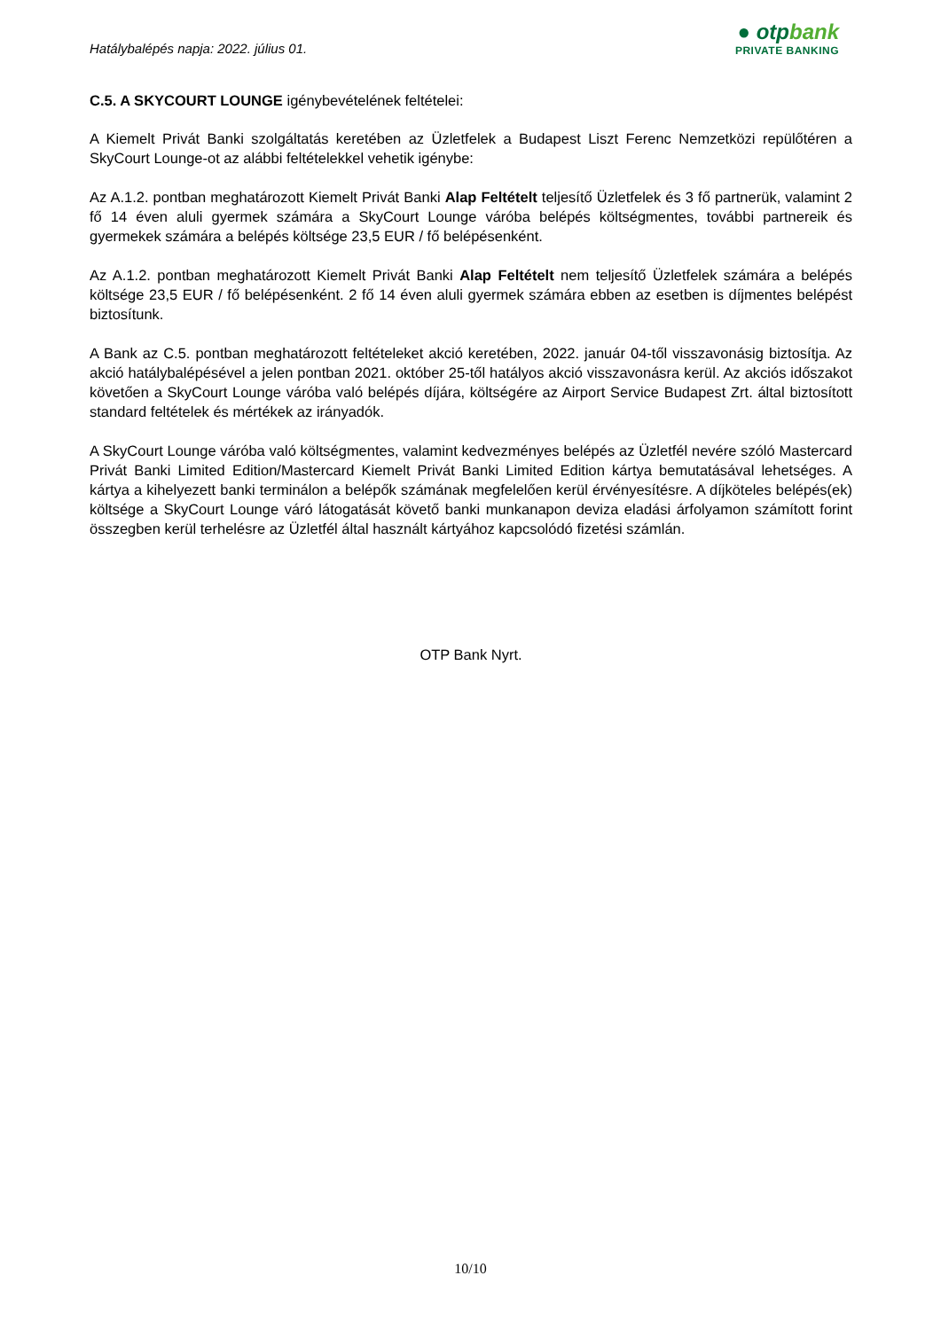Hatálybalépés napja: 2022. július 01.
● otpbank
PRIVATE BANKING
C.5. A SKYCOURT LOUNGE igénybevételének feltételei:
A Kiemelt Privát Banki szolgáltatás keretében az Üzletfelek a Budapest Liszt Ferenc Nemzetközi repülőtéren a SkyCourt Lounge-ot az alábbi feltételekkel vehetik igénybe:
Az A.1.2. pontban meghatározott Kiemelt Privát Banki Alap Feltételt teljesítő Üzletfelek és 3 fő partnerük, valamint 2 fő 14 éven aluli gyermek számára a SkyCourt Lounge váróba belépés költségmentes, további partnereik és gyermekek számára a belépés költsége 23,5 EUR / fő belépésenként.
Az A.1.2. pontban meghatározott Kiemelt Privát Banki Alap Feltételt nem teljesítő Üzletfelek számára a belépés költsége 23,5 EUR / fő belépésenként. 2 fő 14 éven aluli gyermek számára ebben az esetben is díjmentes belépést biztosítunk.
A Bank az C.5. pontban meghatározott feltételeket akció keretében, 2022. január 04-től visszavonásig biztosítja. Az akció hatálybalépésével a jelen pontban 2021. október 25-től hatályos akció visszavonásra kerül. Az akciós időszakot követően a SkyCourt Lounge váróba való belépés díjára, költségére az Airport Service Budapest Zrt. által biztosított standard feltételek és mértékek az irányadók.
A SkyCourt Lounge váróba való költségmentes, valamint kedvezményes belépés az Üzletfél nevére szóló Mastercard Privát Banki Limited Edition/Mastercard Kiemelt Privát Banki Limited Edition kártya bemutatásával lehetséges. A kártya a kihelyezett banki terminálon a belépők számának megfelelően kerül érvényesítésre. A díjköteles belépés(ek) költsége a SkyCourt Lounge váró látogatását követő banki munkanapon deviza eladási árfolyamon számított forint összegben kerül terhelésre az Üzletfél által használt kártyához kapcsolódó fizetési számlán.
OTP Bank Nyrt.
10/10